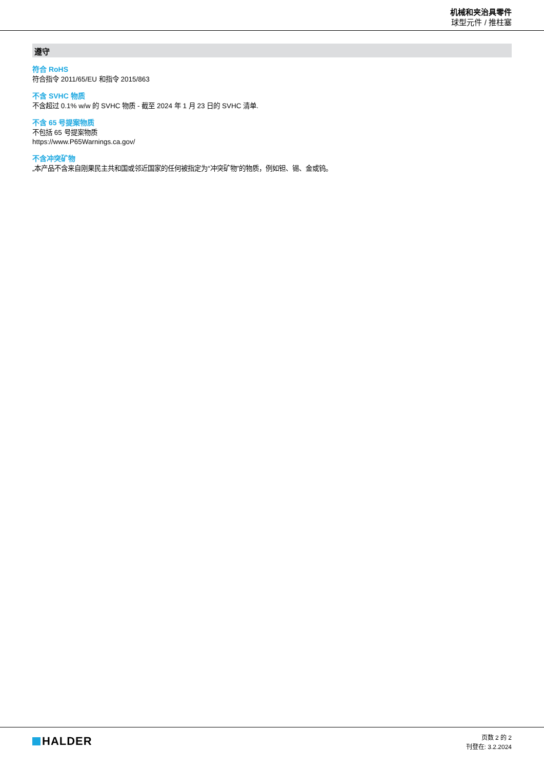机械和夹治具零件
球型元件 / 推柱塞
遵守
符合 RoHS
符合指令 2011/65/EU 和指令 2015/863
不含 SVHC 物质
不含超过 0.1% w/w 的 SVHC 物质 - 截至 2024 年 1 月 23 日的 SVHC 清单.
不含 65 号提案物质
不包括 65 号提案物质
https://www.P65Warnings.ca.gov/
不含冲突矿物
„本产品不含来自刚果民主共和国或邻近国家的任何被指定为“冲突矿物”的物质，例如钽、锡、金或钨。
HALDER
页数 2 的 2
刊登在: 3.2.2024